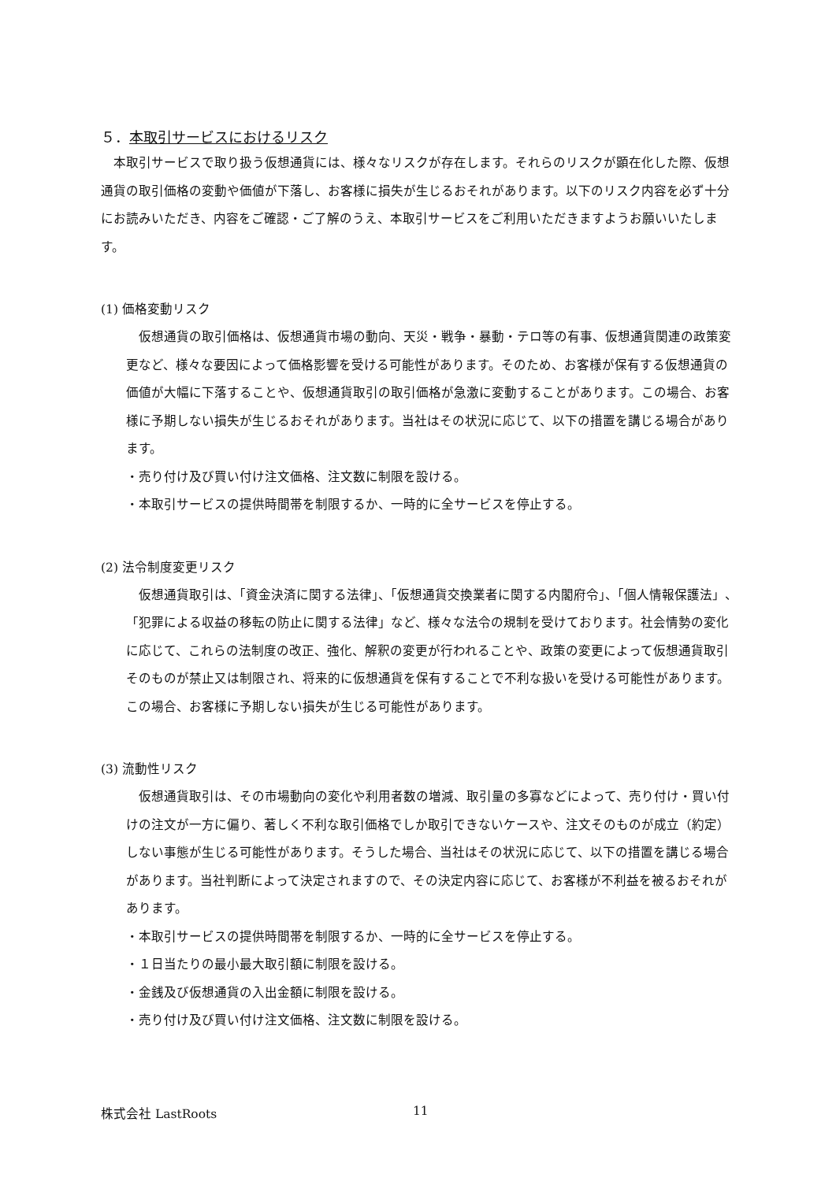５．本取引サービスにおけるリスク
　本取引サービスで取り扱う仮想通貨には、様々なリスクが存在します。それらのリスクが顕在化した際、仮想通貨の取引価格の変動や価値が下落し、お客様に損失が生じるおそれがあります。以下のリスク内容を必ず十分にお読みいただき、内容をご確認・ご了解のうえ、本取引サービスをご利用いただきますようお願いいたします。
(1) 価格変動リスク
　仮想通貨の取引価格は、仮想通貨市場の動向、天災・戦争・暴動・テロ等の有事、仮想通貨関連の政策変更など、様々な要因によって価格影響を受ける可能性があります。そのため、お客様が保有する仮想通貨の価値が大幅に下落することや、仮想通貨取引の取引価格が急激に変動することがあります。この場合、お客様に予期しない損失が生じるおそれがあります。当社はその状況に応じて、以下の措置を講じる場合があります。
・売り付け及び買い付け注文価格、注文数に制限を設ける。
・本取引サービスの提供時間帯を制限するか、一時的に全サービスを停止する。
(2) 法令制度変更リスク
　仮想通貨取引は、「資金決済に関する法律」、「仮想通貨交換業者に関する内閣府令」、「個人情報保護法」、「犯罪による収益の移転の防止に関する法律」など、様々な法令の規制を受けております。社会情勢の変化に応じて、これらの法制度の改正、強化、解釈の変更が行われることや、政策の変更によって仮想通貨取引そのものが禁止又は制限され、将来的に仮想通貨を保有することで不利な扱いを受ける可能性があります。この場合、お客様に予期しない損失が生じる可能性があります。
(3) 流動性リスク
　仮想通貨取引は、その市場動向の変化や利用者数の増減、取引量の多寡などによって、売り付け・買い付けの注文が一方に偏り、著しく不利な取引価格でしか取引できないケースや、注文そのものが成立（約定）しない事態が生じる可能性があります。そうした場合、当社はその状況に応じて、以下の措置を講じる場合があります。当社判断によって決定されますので、その決定内容に応じて、お客様が不利益を被るおそれがあります。
・本取引サービスの提供時間帯を制限するか、一時的に全サービスを停止する。
・１日当たりの最小最大取引額に制限を設ける。
・金銭及び仮想通貨の入出金額に制限を設ける。
・売り付け及び買い付け注文価格、注文数に制限を設ける。
株式会社 LastRoots 11